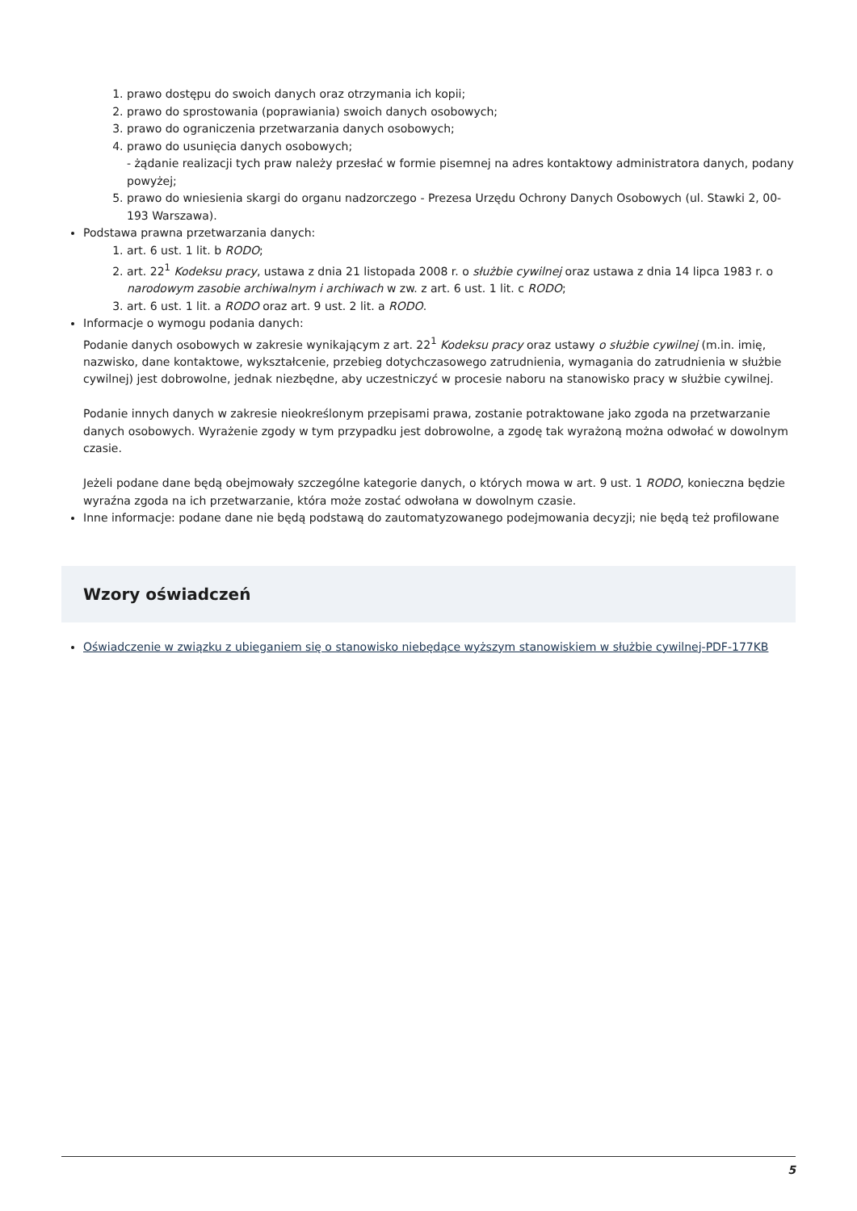1. prawo dostępu do swoich danych oraz otrzymania ich kopii;
2. prawo do sprostowania (poprawiania) swoich danych osobowych;
3. prawo do ograniczenia przetwarzania danych osobowych;
4. prawo do usunięcia danych osobowych;
- żądanie realizacji tych praw należy przesłać w formie pisemnej na adres kontaktowy administratora danych, podany powyżej;
5. prawo do wniesienia skargi do organu nadzorczego - Prezesa Urzędu Ochrony Danych Osobowych (ul. Stawki 2, 00-193 Warszawa).
Podstawa prawna przetwarzania danych:
1. art. 6 ust. 1 lit. b RODO;
2. art. 22<sup>1</sup> Kodeksu pracy, ustawa z dnia 21 listopada 2008 r. o służbie cywilnej oraz ustawa z dnia 14 lipca 1983 r. o narodowym zasobie archiwalnym i archiwach w zw. z art. 6 ust. 1 lit. c RODO;
3. art. 6 ust. 1 lit. a RODO oraz art. 9 ust. 2 lit. a RODO.
Informacje o wymogu podania danych:
Podanie danych osobowych w zakresie wynikającym z art. 22<sup>1</sup> Kodeksu pracy oraz ustawy o służbie cywilnej (m.in. imię, nazwisko, dane kontaktowe, wykształcenie, przebieg dotychczasowego zatrudnienia, wymagania do zatrudnienia w służbie cywilnej) jest dobrowolne, jednak niezbędne, aby uczestniczyć w procesie naboru na stanowisko pracy w służbie cywilnej.
Podanie innych danych w zakresie nieokreślonym przepisami prawa, zostanie potraktowane jako zgoda na przetwarzanie danych osobowych. Wyrażenie zgody w tym przypadku jest dobrowolne, a zgodę tak wyrażoną można odwołać w dowolnym czasie.
Jeżeli podane dane będą obejmowały szczególne kategorie danych, o których mowa w art. 9 ust. 1 RODO, konieczna będzie wyraźna zgoda na ich przetwarzanie, która może zostać odwołana w dowolnym czasie.
Inne informacje: podane dane nie będą podstawą do zautomatyzowanego podejmowania decyzji; nie będą też profilowane
Wzory oświadczeń
Oświadczenie w związku z ubieganiem się o stanowisko niebędące wyższym stanowiskiem w służbie cywilnej-PDF-177KB
5